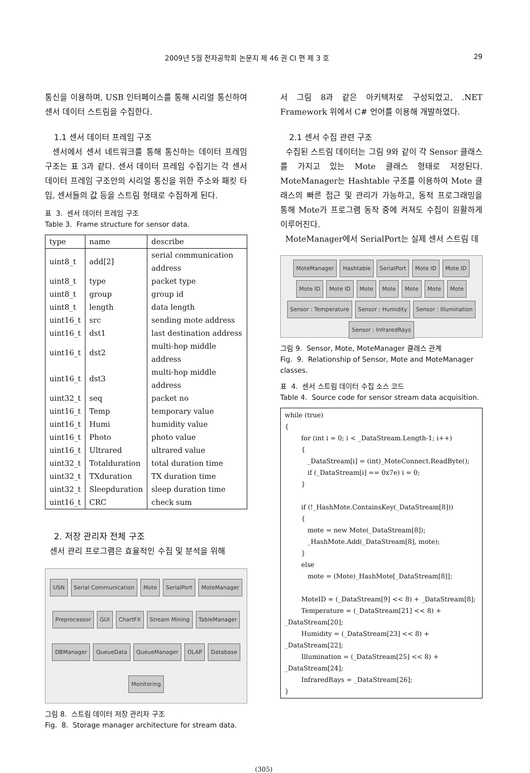2009년 5월 전자공학회 논문지 제 46 권 CI 편 제 3 호 29
통신을 이용하며, USB 인터페이스를 통해 시리얼 통신하여 센서 데이터 스트림을 수집한다.
1.1 센서 데이터 프레임 구조
센서에서 센서 네트워크를 통해 통신하는 데이터 프레임 구조는 표 3과 같다. 센서 데이터 프레임 수집기는 각 센서 데이터 프레임 구조안의 시리얼 통신을 위한 주소와 패킷 타입, 센서들의 값 등을 스트림 형태로 수집하게 된다.
표 3. 센서 데이터 프레임 구조
Table 3. Frame structure for sensor data.
| type | name | describe |
| --- | --- | --- |
| uint8_t | add[2] | serial communication address |
| uint8_t | type | packet type |
| uint8_t | group | group id |
| uint8_t | length | data length |
| uint16_t | src | sending mote address |
| uint16_t | dst1 | last destination address |
| uint16_t | dst2 | multi-hop middle address |
| uint16_t | dst3 | multi-hop middle address |
| uint32_t | seq | packet no |
| uint16_t | Temp | temporary value |
| uint16_t | Humi | humidity value |
| uint16_t | Photo | photo value |
| uint16_t | Ultrared | ultrared value |
| uint32_t | Totalduration | total duration time |
| uint32_t | TXduration | TX duration time |
| uint32_t | Sleepduration | sleep duration time |
| uint16_t | CRC | check sum |
2. 저장 관리자 전체 구조
센서 관리 프로그램은 효율적인 수집 및 분석을 위해
USN Serial Communication Mote SerialPort MoteManager Preprocessor GUI ChartFX Stream Mining TableManager DBManager QueueData QueueManager OLAP Database Monitoring
그림 8. 스트림 데이터 저장 관리자 구조
Fig. 8. Storage manager architecture for stream data.
서 그림 8과 같은 아키텍처로 구성되었고, .NET Framework 위에서 C# 언어를 이용해 개발하였다.
2.1 센서 수집 관련 구조
수집된 스트림 데이터는 그림 9와 같이 각 Sensor 클래스를 가지고 있는 Mote 클래스 형태로 저장된다. MoteManager는 Hashtable 구조를 이용하여 Mote 클래스의 빠른 접근 및 관리가 가능하고, 동적 프로그래밍을 통해 Mote가 프로그램 동작 중에 켜져도 수집이 원활하게 이루어진다.
MoteManager에서 SerialPort는 실제 센서 스트림 데
MoteManager Hashtable SerialPort Mote ID Mote ID Mote ID Mote ID Mote Mote Mote Mote Mote Sensor : Temperature Sensor : Humidity Sensor : Illumination Sensor : InfraredRays
그림 9. Sensor, Mote, MoteManager 클래스 관계
Fig. 9. Relationship of Sensor, Mote and MoteManager classes.
표 4. 센서 스트림 데이터 수집 소스 코드
Table 4. Source code for sensor stream data acquisition.
while (true)
{
        for (int i = 0; i < _DataStream.Length-1; i++)
        {
           _DataStream[i] = (int)_MoteConnect.ReadByte();
           if (_DataStream[i] == 0x7e) i = 0;
        }

        if (!_HashMote.ContainsKey(_DataStream[8]))
        {
           mote = new Mote(_DataStream[8]);
           _HashMote.Add(_DataStream[8], mote);
        }
        else
           mote = (Mote)_HashMote[_DataStream[8]];

        MoteID = (_DataStream[9] << 8) + _DataStream[8];
        Temperature = (_DataStream[21] << 8) + _DataStream[20];
        Humidity = (_DataStream[23] << 8) + _DataStream[22];
        Illumination = (_DataStream[25] << 8) + _DataStream[24];
        InfraredRays = _DataStream[26];
}
(305)